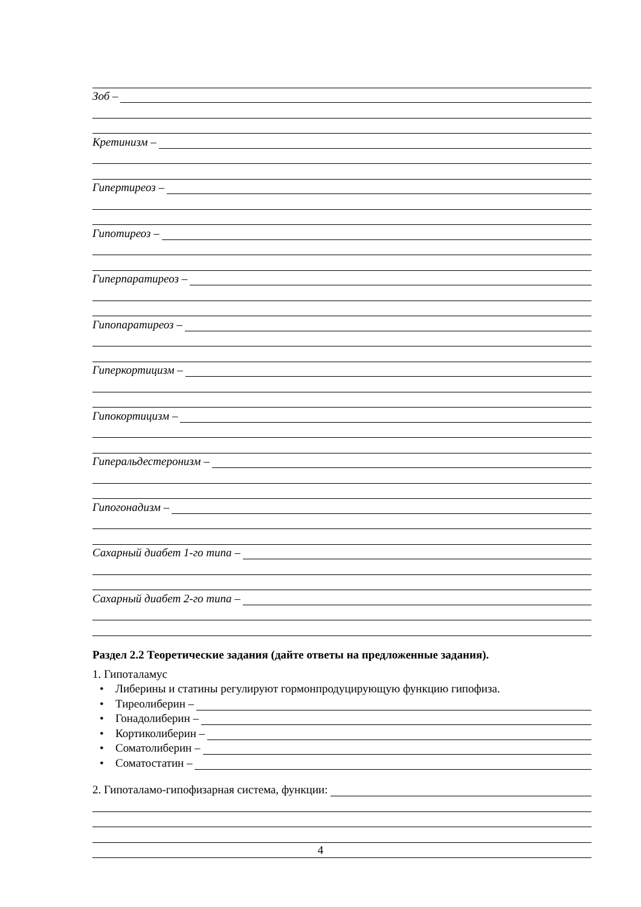Зоб –
Кретинизм –
Гипертиреоз –
Гипотиреоз –
Гиперпаратиреоз –
Гипопаратиреоз –
Гиперкортицизм –
Гипокортицизм –
Гиперальдестеронизм –
Гипогонадизм –
Сахарный диабет 1-го типа –
Сахарный диабет 2-го типа –
Раздел 2.2 Теоретические задания (дайте ответы на предложенные задания).
1. Гипоталамус
• Либерины и статины регулируют гормонпродуцирующую функцию гипофиза.
• Тиреолиберин –
• Гонадолиберин –
• Кортиколиберин –
• Соматолиберин –
• Соматостатин –
2. Гипоталамо-гипофизарная система, функции:
4